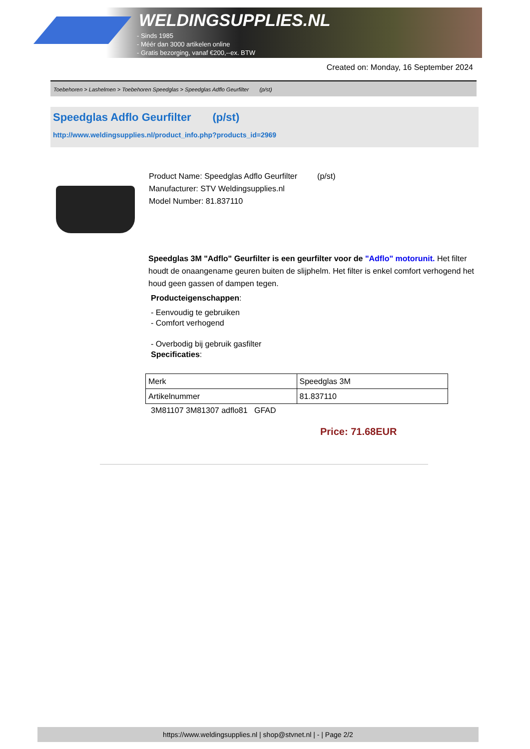WELDINGSUPPLIES.NL
- Sinds 1985
- Méér dan 3000 artikelen online
- Gratis bezorging, vanaf €200,--ex. BTW
Created on: Monday, 16 September 2024
Toebehoren > Lashelmen > Toebehoren Speedglas > Speedglas Adflo Geurfilter (p/st)
Speedglas Adflo Geurfilter (p/st)
http://www.weldingsupplies.nl/product_info.php?products_id=2969
Product Name: Speedglas Adflo Geurfilter (p/st)
Manufacturer: STV Weldingsupplies.nl
Model Number: 81.837110
Speedglas 3M "Adflo" Geurfilter is een geurfilter voor de "Adflo" motorunit. Het filter houdt de onaangename geuren buiten de slijphelm. Het filter is enkel comfort verhogend het houd geen gassen of dampen tegen.
Producteigenschappen:
- Eenvoudig te gebruiken
- Comfort verhogend
- Overbodig bij gebruik gasfilter
Specificaties:
| Merk | Speedglas 3M |
| Artikelnummer | 81.837110 |
3M81107 3M81307 adflo81 GFAD
Price: 71.68EUR
https://www.weldingsupplies.nl | shop@stvnet.nl | - | Page 2/2